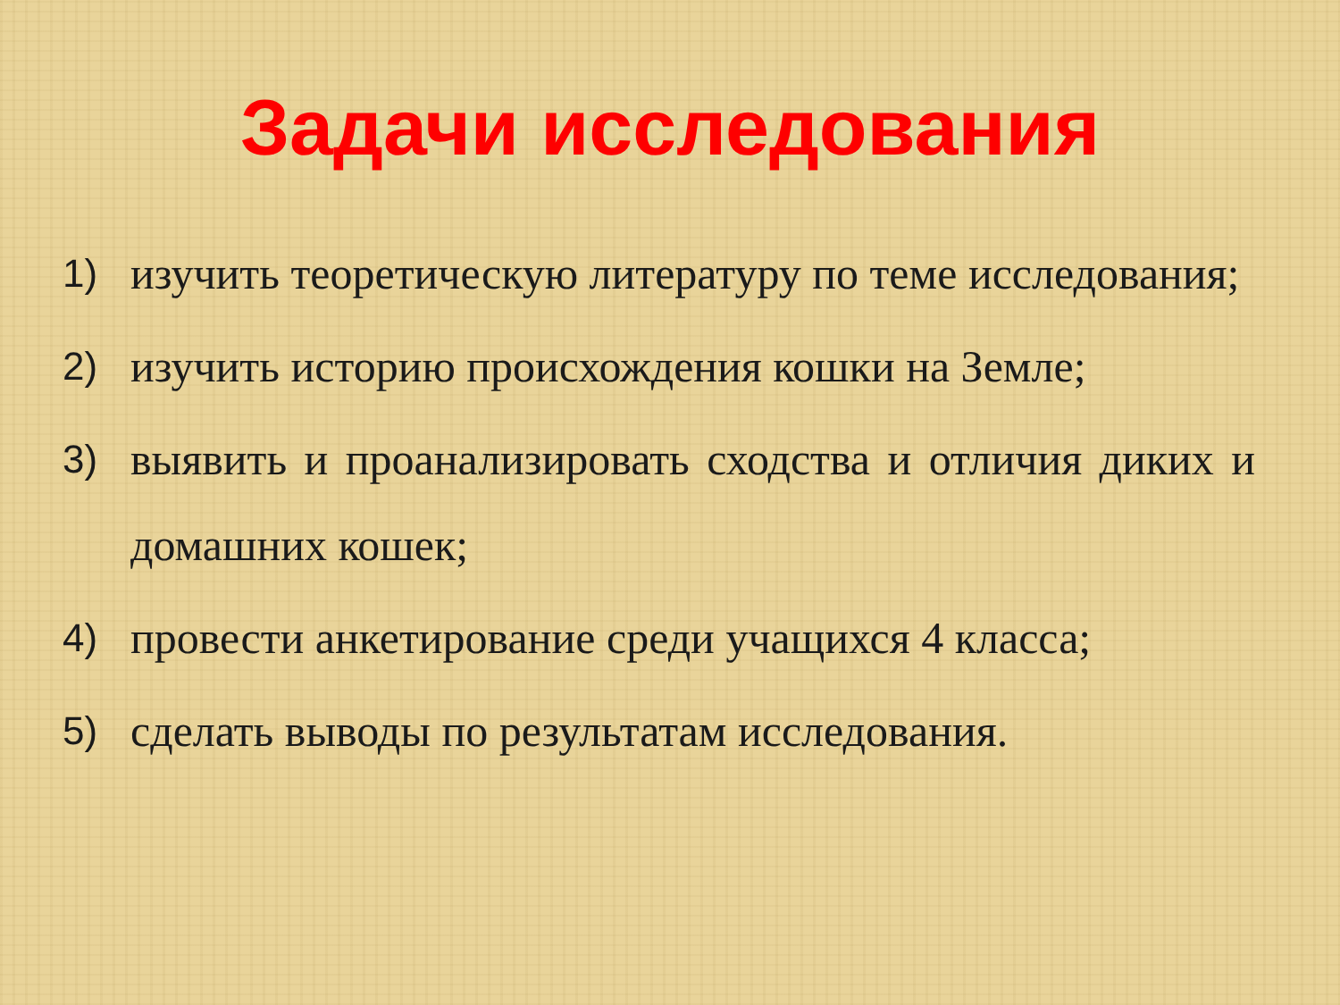Задачи исследования
1) изучить теоретическую литературу по теме исследования;
2) изучить историю происхождения кошки на Земле;
3) выявить и проанализировать сходства и отличия диких и домашних кошек;
4) провести анкетирование среди учащихся 4 класса;
5) сделать выводы по результатам исследования.